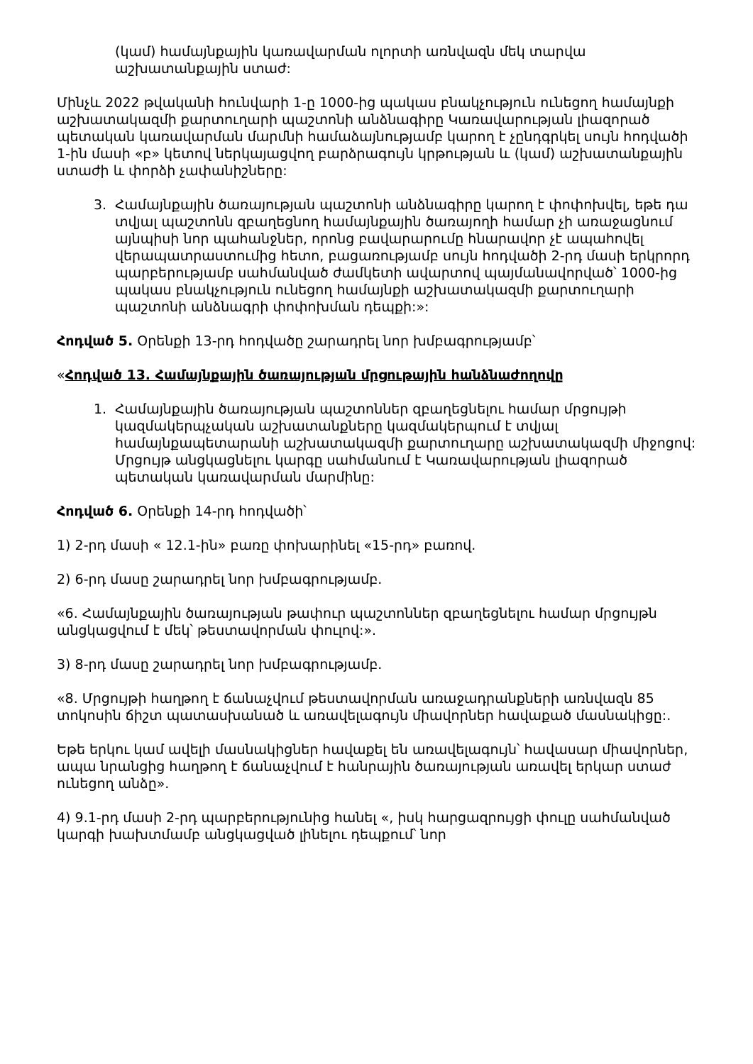(կամ) համայնքային կառավարման ոլորտի առնվազն մեկ տարվա աշխատանքային ստաժ:
Մինչև 2022 թվականի հունվարի 1-ը 1000-ից պակաս բնակչություն ունեցող համայնքի աշխատակազմի քարտուղարի պաշտոնի անձնագիրը Կառավարության լիազորած պետական կառավարման մարմնի համաձայնությամբ կարող է չընդգրկել սույն հոդվածի 1-ին մասի «բ» կետով ներկայացվող բարձրագույն կրթության և (կամ) աշխատանքային ստաժի և փորձի չափանիշները:
3. Համայնքային ծառայության պաշտոնի անձնագիրը կարող է փոփոխվել, եթե դա տվյալ պաշտոնն զբաղեցնող համայնքային ծառայողի համար չի առաջացնում այնպիսի նոր պահանջներ, որոնց բավարարումը հնարավոր չէ ապահովել վերապատրաստումից հետո, բացառությամբ սույն հոդվածի 2-րդ մասի երկրորդ պարբերությամբ սահմանված ժամկետի ավարտով պայմանավորված՝ 1000-ից պակաս բնակչություն ունեցող համայնքի աշխատակազմի քարտուղարի պաշտոնի անձնագրի փոփոխման դեպքի:»:
Հոդված 5. Օրենքի 13-րդ հոդվածը շարադրել նոր խմբագրությամբ՝
«Հոդված 13. Համայնքային ծառայության մրցութային հանձնաժողովը
1. Համայնքային ծառայության պաշտոններ զբաղեցնելու համար մրցույթի կազմակերպչական աշխատանքները կազմակերպում է տվյալ համայնքապետարանի աշխատակազմի քարտուղարը աշխատակազմի միջոցով: Մրցույթ անցկացնելու կարգը սահմանում է Կառավարության լիազորած պետական կառավարման մարմինը:
Հոդված 6. Օրենքի 14-րդ հոդվածի՝
1) 2-րդ մասի « 12.1-ին» բառը փոխարինել «15-րդ» բառով.
2) 6-րդ մասը շարադրել նոր խմբագրությամբ.
«6. Համայնքային ծառայության թափուր պաշտոններ զբաղեցնելու համար մրցույթն անցկացվում է մեկ՝ թեստավորման փուլով:».
3) 8-րդ մասը շարադրել նոր խմբագրությամբ.
«8. Մրցույթի հաղթող է ճանաչվում թեստավորման առաջադրանքների առնվազն 85 տոկոսին ճիշտ պատասխանած և առավելագույն միավորներ հավաքած մասնակիցը:.
Եթե երկու կամ ավելի մասնակիցներ հավաքել են առավելագույն՝ հավասար միավորներ, ապա նրանցից հաղթող է ճանաչվում է հանրային ծառայության առավել երկար ստաժ ունեցող անձը».
4) 9.1-րդ մասի 2-րդ պարբերությունից հանել «, իսկ հարցազրույցի փուլը սահմանված կարգի խախտմամբ անցկացված լինելու դեպքում՝ նոր